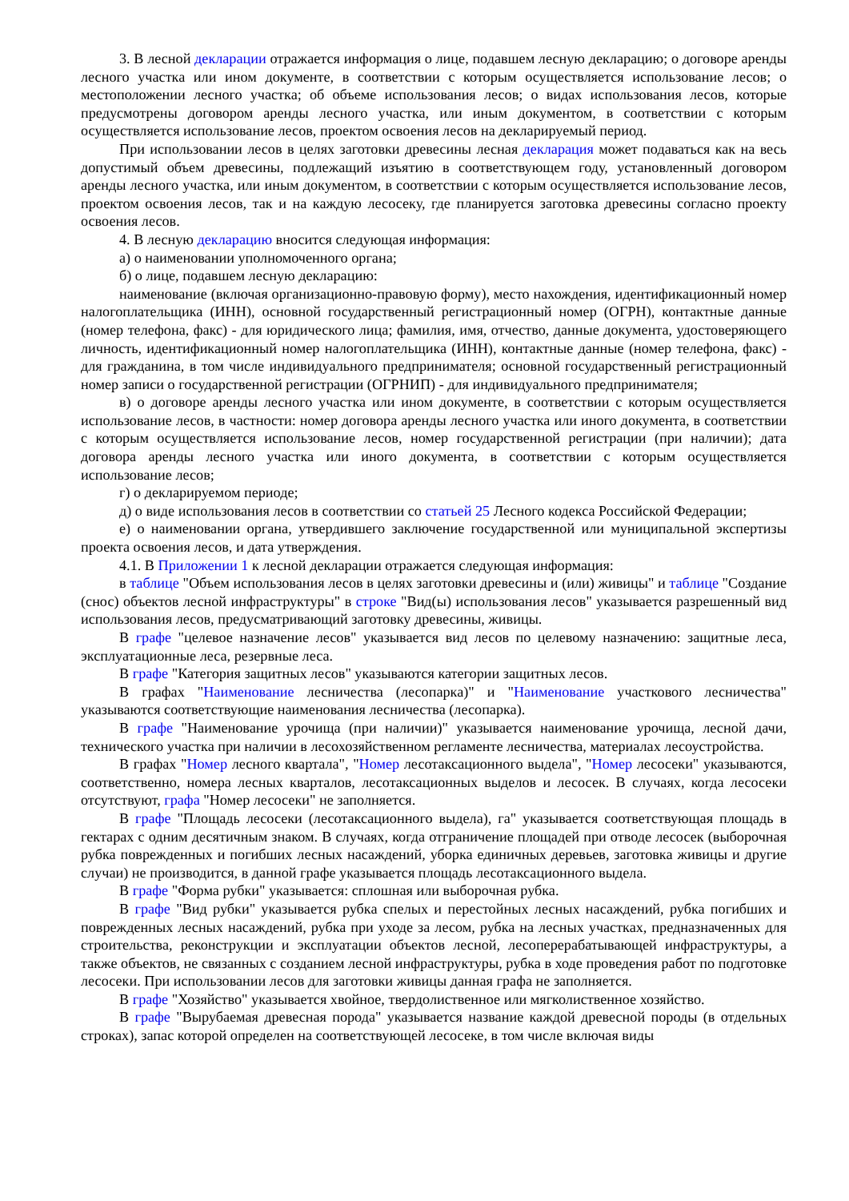3. В лесной декларации отражается информация о лице, подавшем лесную декларацию; о договоре аренды лесного участка или ином документе, в соответствии с которым осуществляется использование лесов; о местоположении лесного участка; об объеме использования лесов; о видах использования лесов, которые предусмотрены договором аренды лесного участка, или иным документом, в соответствии с которым осуществляется использование лесов, проектом освоения лесов на декларируемый период.
При использовании лесов в целях заготовки древесины лесная декларация может подаваться как на весь допустимый объем древесины, подлежащий изъятию в соответствующем году, установленный договором аренды лесного участка, или иным документом, в соответствии с которым осуществляется использование лесов, проектом освоения лесов, так и на каждую лесосеку, где планируется заготовка древесины согласно проекту освоения лесов.
4. В лесную декларацию вносится следующая информация:
а) о наименовании уполномоченного органа;
б) о лице, подавшем лесную декларацию:
наименование (включая организационно-правовую форму), место нахождения, идентификационный номер налогоплательщика (ИНН), основной государственный регистрационный номер (ОГРН), контактные данные (номер телефона, факс) - для юридического лица; фамилия, имя, отчество, данные документа, удостоверяющего личность, идентификационный номер налогоплательщика (ИНН), контактные данные (номер телефона, факс) - для гражданина, в том числе индивидуального предпринимателя; основной государственный регистрационный номер записи о государственной регистрации (ОГРНИП) - для индивидуального предпринимателя;
в) о договоре аренды лесного участка или ином документе, в соответствии с которым осуществляется использование лесов, в частности: номер договора аренды лесного участка или иного документа, в соответствии с которым осуществляется использование лесов, номер государственной регистрации (при наличии); дата договора аренды лесного участка или иного документа, в соответствии с которым осуществляется использование лесов;
г) о декларируемом периоде;
д) о виде использования лесов в соответствии со статьей 25 Лесного кодекса Российской Федерации;
е) о наименовании органа, утвердившего заключение государственной или муниципальной экспертизы проекта освоения лесов, и дата утверждения.
4.1. В Приложении 1 к лесной декларации отражается следующая информация:
в таблице "Объем использования лесов в целях заготовки древесины и (или) живицы" и таблице "Создание (снос) объектов лесной инфраструктуры" в строке "Вид(ы) использования лесов" указывается разрешенный вид использования лесов, предусматривающий заготовку древесины, живицы.
В графе "целевое назначение лесов" указывается вид лесов по целевому назначению: защитные леса, эксплуатационные леса, резервные леса.
В графе "Категория защитных лесов" указываются категории защитных лесов.
В графах "Наименование лесничества (лесопарка)" и "Наименование участкового лесничества" указываются соответствующие наименования лесничества (лесопарка).
В графе "Наименование урочища (при наличии)" указывается наименование урочища, лесной дачи, технического участка при наличии в лесохозяйственном регламенте лесничества, материалах лесоустройства.
В графах "Номер лесного квартала", "Номер лесотаксационного выдела", "Номер лесосеки" указываются, соответственно, номера лесных кварталов, лесотаксационных выделов и лесосек. В случаях, когда лесосеки отсутствуют, графа "Номер лесосеки" не заполняется.
В графе "Площадь лесосеки (лесотаксационного выдела), га" указывается соответствующая площадь в гектарах с одним десятичным знаком. В случаях, когда отграничение площадей при отводе лесосек (выборочная рубка поврежденных и погибших лесных насаждений, уборка единичных деревьев, заготовка живицы и другие случаи) не производится, в данной графе указывается площадь лесотаксационного выдела.
В графе "Форма рубки" указывается: сплошная или выборочная рубка.
В графе "Вид рубки" указывается рубка спелых и перестойных лесных насаждений, рубка погибших и поврежденных лесных насаждений, рубка при уходе за лесом, рубка на лесных участках, предназначенных для строительства, реконструкции и эксплуатации объектов лесной, лесоперерабатывающей инфраструктуры, а также объектов, не связанных с созданием лесной инфраструктуры, рубка в ходе проведения работ по подготовке лесосеки. При использовании лесов для заготовки живицы данная графа не заполняется.
В графе "Хозяйство" указывается хвойное, твердолиственное или мягколиственное хозяйство.
В графе "Вырубаемая древесная порода" указывается название каждой древесной породы (в отдельных строках), запас которой определен на соответствующей лесосеке, в том числе включая виды